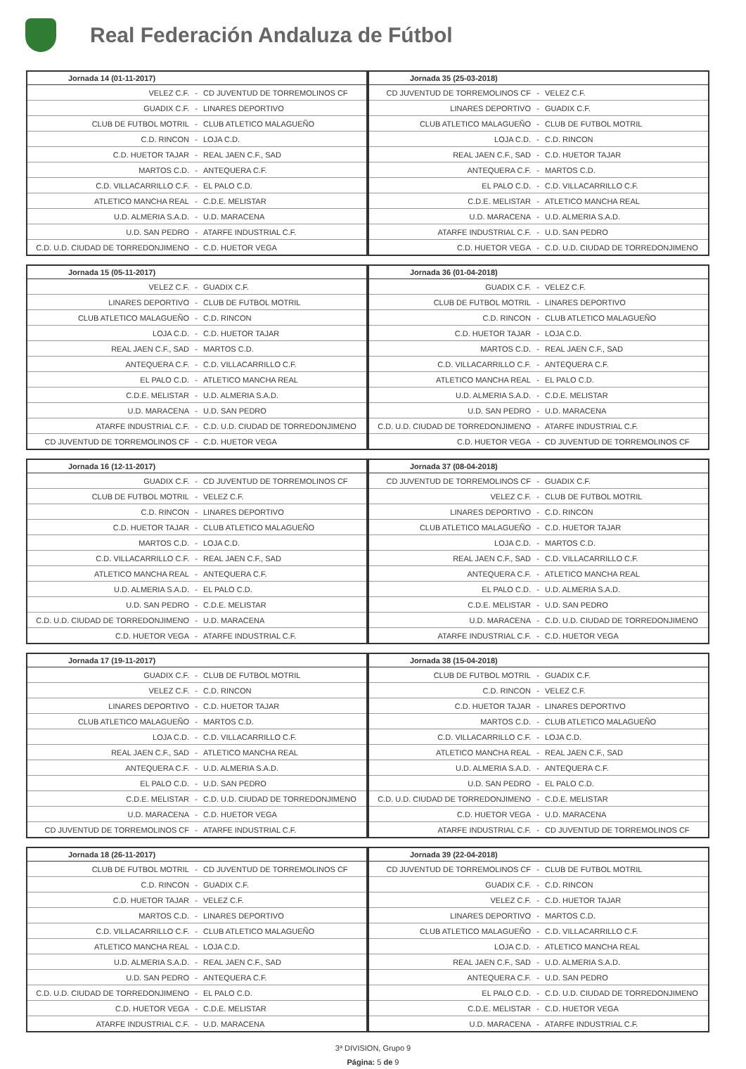Real Federación Andaluza de Fútbol
| Jornada 14 (01-11-2017) | | |
| --- | --- | --- |
| VELEZ C.F. | - | CD JUVENTUD DE TORREMOLINOS CF |
| GUADIX C.F. | - | LINARES DEPORTIVO |
| CLUB DE FUTBOL MOTRIL | - | CLUB ATLETICO MALAGUEÑO |
| C.D. RINCON | - | LOJA C.D. |
| C.D. HUETOR TAJAR | - | REAL JAEN C.F., SAD |
| MARTOS C.D. | - | ANTEQUERA C.F. |
| C.D. VILLACARRILLO C.F. | - | EL PALO C.D. |
| ATLETICO MANCHA REAL | - | C.D.E. MELISTAR |
| U.D. ALMERIA S.A.D. | - | U.D. MARACENA |
| U.D. SAN PEDRO | - | ATARFE INDUSTRIAL C.F. |
| C.D. U.D. CIUDAD DE TORREDONJIMENO | - | C.D. HUETOR VEGA |
| Jornada 35 (25-03-2018) | | |
| --- | --- | --- |
| CD JUVENTUD DE TORREMOLINOS CF | - | VELEZ C.F. |
| LINARES DEPORTIVO | - | GUADIX C.F. |
| CLUB ATLETICO MALAGUEÑO | - | CLUB DE FUTBOL MOTRIL |
| LOJA C.D. | - | C.D. RINCON |
| REAL JAEN C.F., SAD | - | C.D. HUETOR TAJAR |
| ANTEQUERA C.F. | - | MARTOS C.D. |
| EL PALO C.D. | - | C.D. VILLACARRILLO C.F. |
| C.D.E. MELISTAR | - | ATLETICO MANCHA REAL |
| U.D. MARACENA | - | U.D. ALMERIA S.A.D. |
| ATARFE INDUSTRIAL C.F. | - | U.D. SAN PEDRO |
| C.D. HUETOR VEGA | - | C.D. U.D. CIUDAD DE TORREDONJIMENO |
| Jornada 15 (05-11-2017) | | |
| --- | --- | --- |
| VELEZ C.F. | - | GUADIX C.F. |
| LINARES DEPORTIVO | - | CLUB DE FUTBOL MOTRIL |
| CLUB ATLETICO MALAGUEÑO | - | C.D. RINCON |
| LOJA C.D. | - | C.D. HUETOR TAJAR |
| REAL JAEN C.F., SAD | - | MARTOS C.D. |
| ANTEQUERA C.F. | - | C.D. VILLACARRILLO C.F. |
| EL PALO C.D. | - | ATLETICO MANCHA REAL |
| C.D.E. MELISTAR | - | U.D. ALMERIA S.A.D. |
| U.D. MARACENA | - | U.D. SAN PEDRO |
| ATARFE INDUSTRIAL C.F. | - | C.D. U.D. CIUDAD DE TORREDONJIMENO |
| CD JUVENTUD DE TORREMOLINOS CF | - | C.D. HUETOR VEGA |
| Jornada 36 (01-04-2018) | | |
| --- | --- | --- |
| GUADIX C.F. | - | VELEZ C.F. |
| CLUB DE FUTBOL MOTRIL | - | LINARES DEPORTIVO |
| C.D. RINCON | - | CLUB ATLETICO MALAGUEÑO |
| C.D. HUETOR TAJAR | - | LOJA C.D. |
| MARTOS C.D. | - | REAL JAEN C.F., SAD |
| C.D. VILLACARRILLO C.F. | - | ANTEQUERA C.F. |
| ATLETICO MANCHA REAL | - | EL PALO C.D. |
| U.D. ALMERIA S.A.D. | - | C.D.E. MELISTAR |
| U.D. SAN PEDRO | - | U.D. MARACENA |
| C.D. U.D. CIUDAD DE TORREDONJIMENO | - | ATARFE INDUSTRIAL C.F. |
| C.D. HUETOR VEGA | - | CD JUVENTUD DE TORREMOLINOS CF |
| Jornada 16 (12-11-2017) | | |
| --- | --- | --- |
| GUADIX C.F. | - | CD JUVENTUD DE TORREMOLINOS CF |
| CLUB DE FUTBOL MOTRIL | - | VELEZ C.F. |
| C.D. RINCON | - | LINARES DEPORTIVO |
| C.D. HUETOR TAJAR | - | CLUB ATLETICO MALAGUEÑO |
| MARTOS C.D. | - | LOJA C.D. |
| C.D. VILLACARRILLO C.F. | - | REAL JAEN C.F., SAD |
| ATLETICO MANCHA REAL | - | ANTEQUERA C.F. |
| U.D. ALMERIA S.A.D. | - | EL PALO C.D. |
| U.D. SAN PEDRO | - | C.D.E. MELISTAR |
| C.D. U.D. CIUDAD DE TORREDONJIMENO | - | U.D. MARACENA |
| C.D. HUETOR VEGA | - | ATARFE INDUSTRIAL C.F. |
| Jornada 37 (08-04-2018) | | |
| --- | --- | --- |
| CD JUVENTUD DE TORREMOLINOS CF | - | GUADIX C.F. |
| VELEZ C.F. | - | CLUB DE FUTBOL MOTRIL |
| LINARES DEPORTIVO | - | C.D. RINCON |
| CLUB ATLETICO MALAGUEÑO | - | C.D. HUETOR TAJAR |
| LOJA C.D. | - | MARTOS C.D. |
| REAL JAEN C.F., SAD | - | C.D. VILLACARRILLO C.F. |
| ANTEQUERA C.F. | - | ATLETICO MANCHA REAL |
| EL PALO C.D. | - | U.D. ALMERIA S.A.D. |
| C.D.E. MELISTAR | - | U.D. SAN PEDRO |
| U.D. MARACENA | - | C.D. U.D. CIUDAD DE TORREDONJIMENO |
| ATARFE INDUSTRIAL C.F. | - | C.D. HUETOR VEGA |
| Jornada 17 (19-11-2017) | | |
| --- | --- | --- |
| GUADIX C.F. | - | CLUB DE FUTBOL MOTRIL |
| VELEZ C.F. | - | C.D. RINCON |
| LINARES DEPORTIVO | - | C.D. HUETOR TAJAR |
| CLUB ATLETICO MALAGUEÑO | - | MARTOS C.D. |
| LOJA C.D. | - | C.D. VILLACARRILLO C.F. |
| REAL JAEN C.F., SAD | - | ATLETICO MANCHA REAL |
| ANTEQUERA C.F. | - | U.D. ALMERIA S.A.D. |
| EL PALO C.D. | - | U.D. SAN PEDRO |
| C.D.E. MELISTAR | - | C.D. U.D. CIUDAD DE TORREDONJIMENO |
| U.D. MARACENA | - | C.D. HUETOR VEGA |
| CD JUVENTUD DE TORREMOLINOS CF | - | ATARFE INDUSTRIAL C.F. |
| Jornada 38 (15-04-2018) | | |
| --- | --- | --- |
| CLUB DE FUTBOL MOTRIL | - | GUADIX C.F. |
| C.D. RINCON | - | VELEZ C.F. |
| C.D. HUETOR TAJAR | - | LINARES DEPORTIVO |
| MARTOS C.D. | - | CLUB ATLETICO MALAGUEÑO |
| C.D. VILLACARRILLO C.F. | - | LOJA C.D. |
| ATLETICO MANCHA REAL | - | REAL JAEN C.F., SAD |
| U.D. ALMERIA S.A.D. | - | ANTEQUERA C.F. |
| U.D. SAN PEDRO | - | EL PALO C.D. |
| C.D. U.D. CIUDAD DE TORREDONJIMENO | - | C.D.E. MELISTAR |
| C.D. HUETOR VEGA | - | U.D. MARACENA |
| ATARFE INDUSTRIAL C.F. | - | CD JUVENTUD DE TORREMOLINOS CF |
| Jornada 18 (26-11-2017) | | |
| --- | --- | --- |
| CLUB DE FUTBOL MOTRIL | - | CD JUVENTUD DE TORREMOLINOS CF |
| C.D. RINCON | - | GUADIX C.F. |
| C.D. HUETOR TAJAR | - | VELEZ C.F. |
| MARTOS C.D. | - | LINARES DEPORTIVO |
| C.D. VILLACARRILLO C.F. | - | CLUB ATLETICO MALAGUEÑO |
| ATLETICO MANCHA REAL | - | LOJA C.D. |
| U.D. ALMERIA S.A.D. | - | REAL JAEN C.F., SAD |
| U.D. SAN PEDRO | - | ANTEQUERA C.F. |
| C.D. U.D. CIUDAD DE TORREDONJIMENO | - | EL PALO C.D. |
| C.D. HUETOR VEGA | - | C.D.E. MELISTAR |
| ATARFE INDUSTRIAL C.F. | - | U.D. MARACENA |
| Jornada 39 (22-04-2018) | | |
| --- | --- | --- |
| CD JUVENTUD DE TORREMOLINOS CF | - | CLUB DE FUTBOL MOTRIL |
| GUADIX C.F. | - | C.D. RINCON |
| VELEZ C.F. | - | C.D. HUETOR TAJAR |
| LINARES DEPORTIVO | - | MARTOS C.D. |
| CLUB ATLETICO MALAGUEÑO | - | C.D. VILLACARRILLO C.F. |
| LOJA C.D. | - | ATLETICO MANCHA REAL |
| REAL JAEN C.F., SAD | - | U.D. ALMERIA S.A.D. |
| ANTEQUERA C.F. | - | U.D. SAN PEDRO |
| EL PALO C.D. | - | C.D. U.D. CIUDAD DE TORREDONJIMENO |
| C.D.E. MELISTAR | - | C.D. HUETOR VEGA |
| U.D. MARACENA | - | ATARFE INDUSTRIAL C.F. |
3ª DIVISION, Grupo 9
Página: 5 de 9